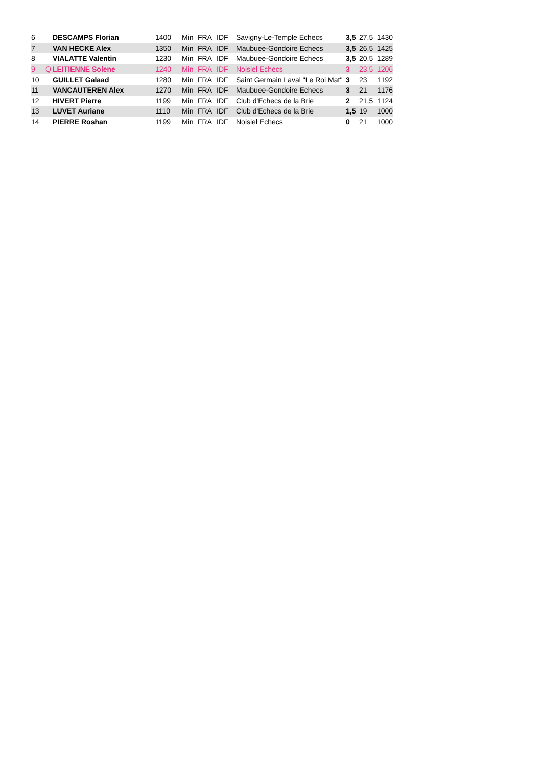| 6 | | DESCAMPS Florian | 1400 | Min | FRA | IDF | Savigny-Le-Temple Echecs | 3,5 | 27,5 | 1430 |
| 7 | | VAN HECKE Alex | 1350 | Min | FRA | IDF | Maubuee-Gondoire Echecs | 3,5 | 26,5 | 1425 |
| 8 | | VIALATTE Valentin | 1230 | Min | FRA | IDF | Maubuee-Gondoire Echecs | 3,5 | 20,5 | 1289 |
| 9 | Q | LEITIENNE Solene | 1240 | Min | FRA | IDF | Noisiel Echecs | 3 | 23,5 | 1206 |
| 10 | | GUILLET Galaad | 1280 | Min | FRA | IDF | Saint Germain Laval "Le Roi Mat" | 3 | 23 | 1192 |
| 11 | | VANCAUTEREN Alex | 1270 | Min | FRA | IDF | Maubuee-Gondoire Echecs | 3 | 21 | 1176 |
| 12 | | HIVERT Pierre | 1199 | Min | FRA | IDF | Club d'Echecs de la Brie | 2 | 21,5 | 1124 |
| 13 | | LUVET Auriane | 1110 | Min | FRA | IDF | Club d'Echecs de la Brie | 1,5 | 19 | 1000 |
| 14 | | PIERRE Roshan | 1199 | Min | FRA | IDF | Noisiel Echecs | 0 | 21 | 1000 |